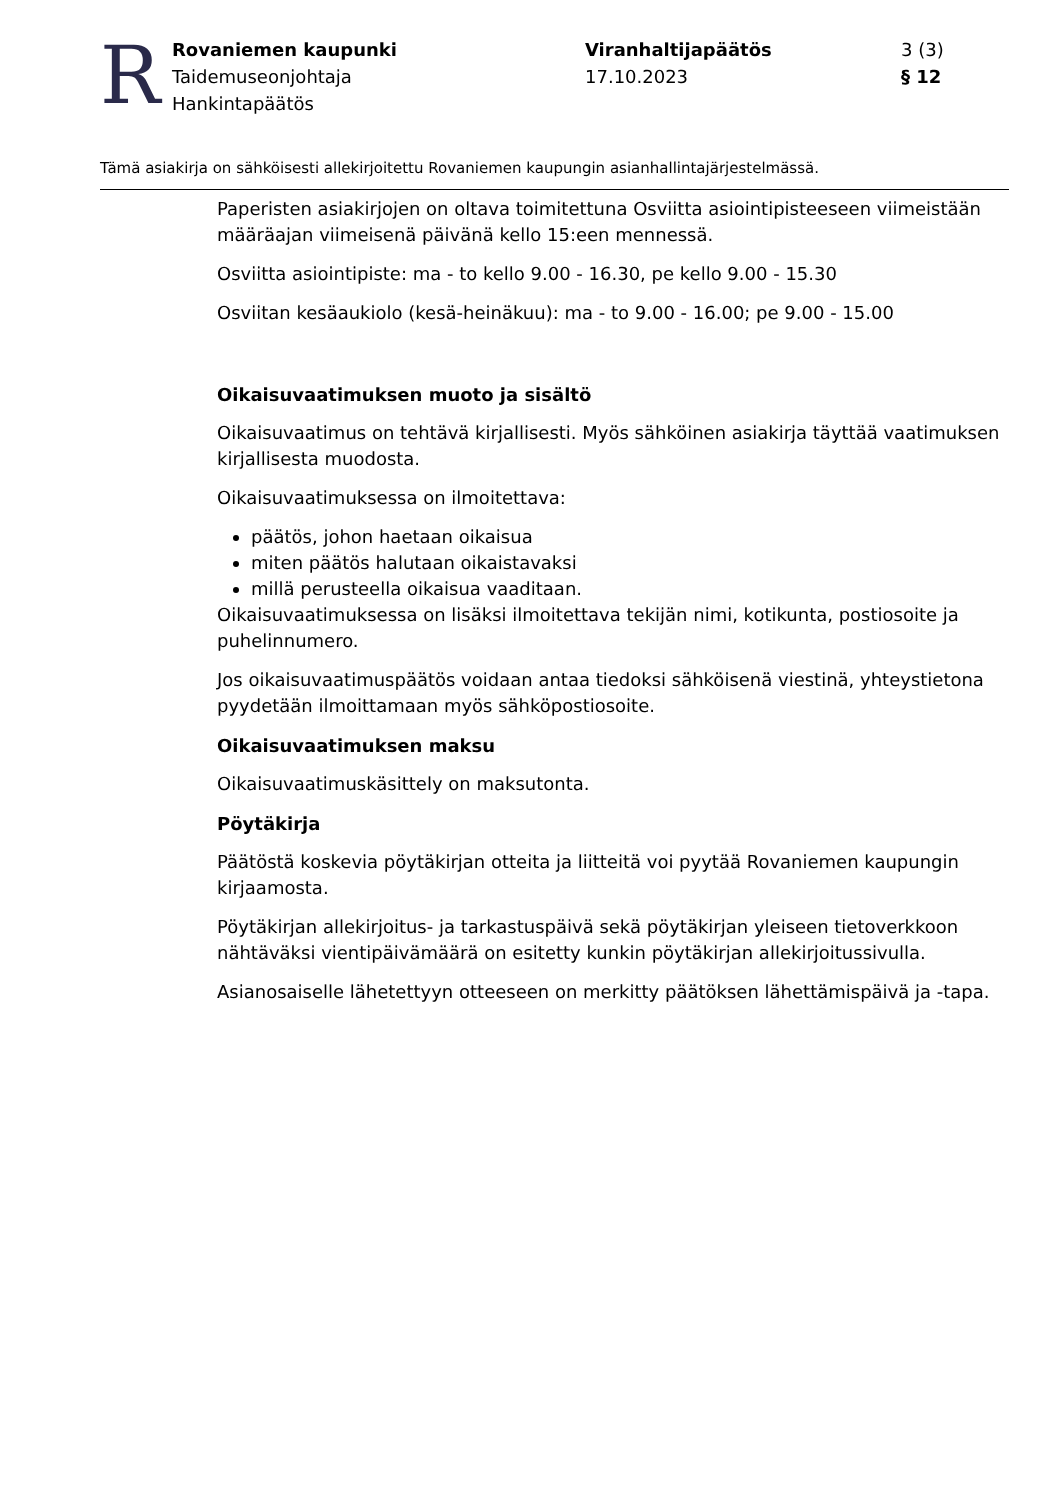R
Rovaniemen kaupunki
Taidemuseonjohtaja
Hankintapäätös
Viranhaltijapäätös
17.10.2023
3 (3)
§ 12
Tämä asiakirja on sähköisesti allekirjoitettu Rovaniemen kaupungin asianhallintajärjestelmässä.
Paperisten asiakirjojen on oltava toimitettuna Osviitta asiointipisteeseen viimeistään määräajan viimeisenä päivänä kello 15:een mennessä.
Osviitta asiointipiste: ma - to kello 9.00 - 16.30, pe kello 9.00 - 15.30
Osviitan kesäaukiolo (kesä-heinäkuu): ma - to 9.00 - 16.00; pe 9.00 - 15.00
Oikaisuvaatimuksen muoto ja sisältö
Oikaisuvaatimus on tehtävä kirjallisesti. Myös sähköinen asiakirja täyttää vaatimuksen kirjallisesta muodosta.
Oikaisuvaatimuksessa on ilmoitettava:
päätös, johon haetaan oikaisua
miten päätös halutaan oikaistavaksi
millä perusteella oikaisua vaaditaan.
Oikaisuvaatimuksessa on lisäksi ilmoitettava tekijän nimi, kotikunta, postiosoite ja puhelinnumero.
Jos oikaisuvaatimuspäätös voidaan antaa tiedoksi sähköisenä viestinä, yhteystietona pyydetään ilmoittamaan myös sähköpostiosoite.
Oikaisuvaatimuksen maksu
Oikaisuvaatimuskäsittely on maksutonta.
Pöytäkirja
Päätöstä koskevia pöytäkirjan otteita ja liitteitä voi pyytää Rovaniemen kaupungin kirjaamosta.
Pöytäkirjan allekirjoitus- ja tarkastuspäivä sekä pöytäkirjan yleiseen tietoverkkoon nähtäväksi vientipäivämäärä on esitetty kunkin pöytäkirjan allekirjoitussivulla.
Asianosaiselle lähetettyyn otteeseen on merkitty päätöksen lähettämispäivä ja -tapa.